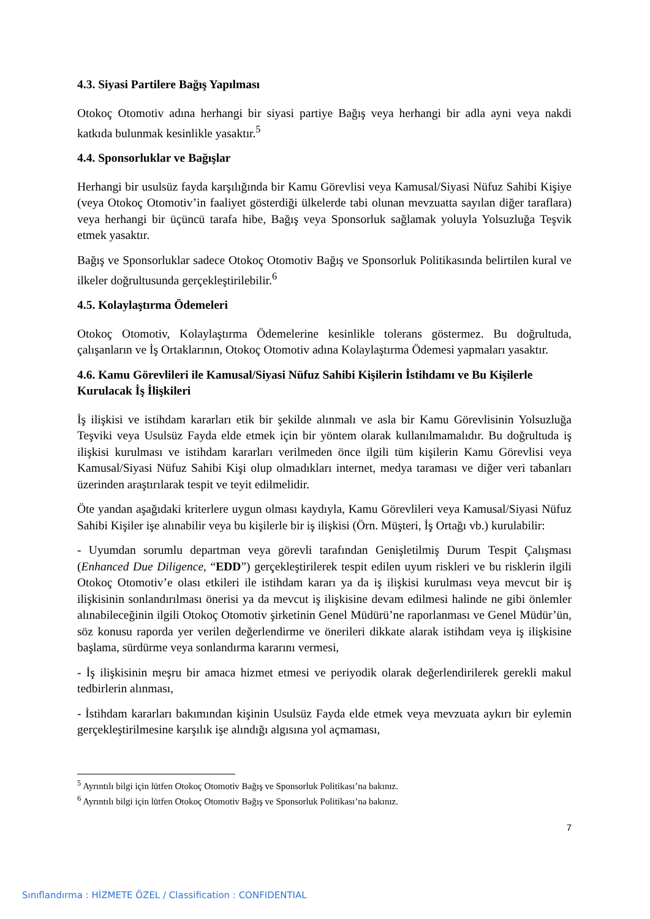4.3. Siyasi Partilere Bağış Yapılması
Otokoç Otomotiv adına herhangi bir siyasi partiye Bağış veya herhangi bir adla ayni veya nakdi katkıda bulunmak kesinlikle yasaktır.<sup>5</sup>
4.4. Sponsorluklar ve Bağışlar
Herhangi bir usulsüz fayda karşılığında bir Kamu Görevlisi veya Kamusal/Siyasi Nüfuz Sahibi Kişiye (veya Otokoç Otomotiv’in faaliyet gösterdiği ülkelerde tabi olunan mevzuatta sayılan diğer taraflara) veya herhangi bir üçüncü tarafa hibe, Bağış veya Sponsorluk sağlamak yoluyla Yolsuzluğa Teşvik etmek yasaktır.
Bağış ve Sponsorluklar sadece Otokoç Otomotiv Bağış ve Sponsorluk Politikasında belirtilen kural ve ilkeler doğrultusunda gerçekleştirilebilir.<sup>6</sup>
4.5. Kolaylaştırma Ödemeleri
Otokoç Otomotiv, Kolaylaştırma Ödemelerine kesinlikle tolerans göstermez. Bu doğrultuda, çalışanların ve İş Ortaklarının, Otokoç Otomotiv adına Kolaylaştırma Ödemesi yapmaları yasaktır.
4.6. Kamu Görevlileri ile Kamusal/Siyasi Nüfuz Sahibi Kişilerin İstihdamı ve Bu Kişilerle Kurulacak İş İlişkileri
İş ilişkisi ve istihdam kararları etik bir şekilde alınmalı ve asla bir Kamu Görevlisinin Yolsuzluğa Teşviki veya Usulsüz Fayda elde etmek için bir yöntem olarak kullanılmamalıdır. Bu doğrultuda iş ilişkisi kurulması ve istihdam kararları verilmeden önce ilgili tüm kişilerin Kamu Görevlisi veya Kamusal/Siyasi Nüfuz Sahibi Kişi olup olmadıkları internet, medya taraması ve diğer veri tabanları üzerinden araştırılarak tespit ve teyit edilmelidir.
Öte yandan aşağıdaki kriterlere uygun olması kaydıyla, Kamu Görevlileri veya Kamusal/Siyasi Nüfuz Sahibi Kişiler işe alınabilir veya bu kişilerle bir iş ilişkisi (Örn. Müşteri, İş Ortağı vb.) kurulabilir:
- Uyumdan sorumlu departman veya görevli tarafından Genişletilmiş Durum Tespit Çalışması (Enhanced Due Diligence, “EDD”) gerçekleştirilerek tespit edilen uyum riskleri ve bu risklerin ilgili Otokoç Otomotiv’e olası etkileri ile istihdam kararı ya da iş ilişkisi kurulması veya mevcut bir iş ilişkisinin sonlandırılması önerisi ya da mevcut iş ilişkisine devam edilmesi halinde ne gibi önlemler alınabileceğinin ilgili Otokoç Otomotiv şirketinin Genel Müdürü’ne raporlanması ve Genel Müdür’ün, söz konusu raporda yer verilen değerlendirme ve önerileri dikkate alarak istihdam veya iş ilişkisine başlama, sürdürme veya sonlandırma kararını vermesi,
- İş ilişkisinin meşru bir amaca hizmet etmesi ve periyodik olarak değerlendirilerek gerekli makul tedbirlerin alınması,
- İstihdam kararları bakımından kişinin Usulsüz Fayda elde etmek veya mevzuata aykırı bir eylemin gerçekleştirilmesine karşılık işe alındığı algısına yol açmaması,
<sup>5</sup> Ayrıntılı bilgi için lütfen Otokoç Otomotiv Bağış ve Sponsorluk Politikası’na bakınız.
<sup>6</sup> Ayrıntılı bilgi için lütfen Otokoç Otomotiv Bağış ve Sponsorluk Politikası’na bakınız.
7
Sınıflandırma : HİZMETE ÖZEL / Classification : CONFIDENTIAL